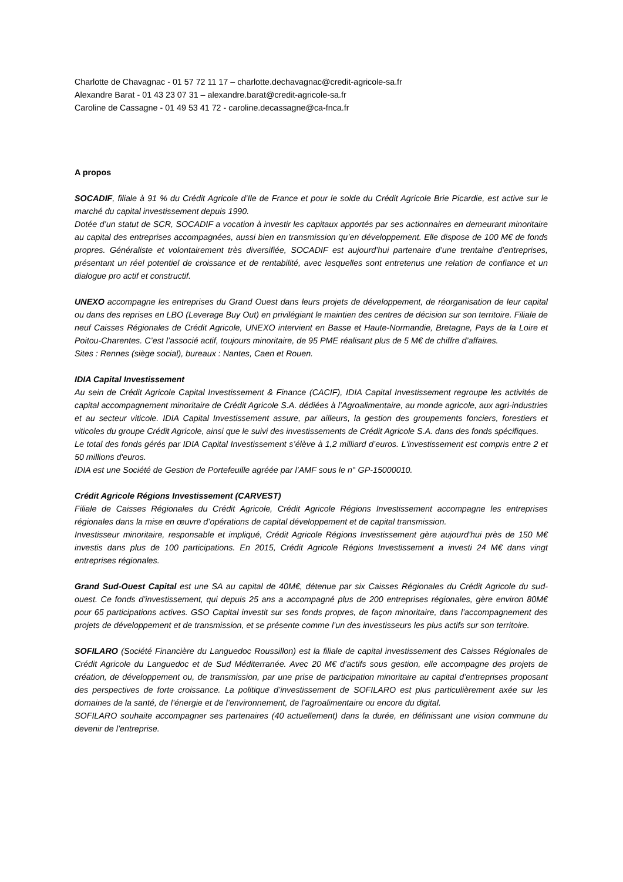Charlotte de Chavagnac - 01 57 72 11 17 – charlotte.dechavagnac@credit-agricole-sa.fr
Alexandre Barat - 01 43 23 07 31 – alexandre.barat@credit-agricole-sa.fr
Caroline de Cassagne - 01 49 53 41 72 - caroline.decassagne@ca-fnca.fr
A propos
SOCADIF, filiale à 91 % du Crédit Agricole d’Ile de France et pour le solde du Crédit Agricole Brie Picardie, est active sur le marché du capital investissement depuis 1990.
Dotée d’un statut de SCR, SOCADIF a vocation à investir les capitaux apportés par ses actionnaires en demeurant minoritaire au capital des entreprises accompagnées, aussi bien en transmission qu’en développement. Elle dispose de 100 M€ de fonds propres. Généraliste et volontairement très diversifiée, SOCADIF est aujourd’hui partenaire d’une trentaine d’entreprises, présentant un réel potentiel de croissance et de rentabilité, avec lesquelles sont entretenus une relation de confiance et un dialogue pro actif et constructif.
UNEXO accompagne les entreprises du Grand Ouest dans leurs projets de développement, de réorganisation de leur capital ou dans des reprises en LBO (Leverage Buy Out) en privilégiant le maintien des centres de décision sur son territoire. Filiale de neuf Caisses Régionales de Crédit Agricole, UNEXO intervient en Basse et Haute-Normandie, Bretagne, Pays de la Loire et Poitou-Charentes. C’est l’associé actif, toujours minoritaire, de 95 PME réalisant plus de 5 M€ de chiffre d’affaires.
Sites : Rennes (siège social), bureaux : Nantes, Caen et Rouen.
IDIA Capital Investissement
Au sein de Crédit Agricole Capital Investissement & Finance (CACIF), IDIA Capital Investissement regroupe les activités de capital accompagnement minoritaire de Crédit Agricole S.A. dédiées à l’Agroalimentaire, au monde agricole, aux agri-industries et au secteur viticole. IDIA Capital Investissement assure, par ailleurs, la gestion des groupements fonciers, forestiers et viticoles du groupe Crédit Agricole, ainsi que le suivi des investissements de Crédit Agricole S.A. dans des fonds spécifiques.
Le total des fonds gérés par IDIA Capital Investissement s’élève à 1,2 milliard d’euros. L'investissement est compris entre 2 et 50 millions d'euros.
IDIA est une Société de Gestion de Portefeuille agréée par l’AMF sous le n° GP-15000010.
Crédit Agricole Régions Investissement (CARVEST)
Filiale de Caisses Régionales du Crédit Agricole, Crédit Agricole Régions Investissement accompagne les entreprises régionales dans la mise en œuvre d’opérations de capital développement et de capital transmission.
Investisseur minoritaire, responsable et impliqué, Crédit Agricole Régions Investissement gère aujourd’hui près de 150 M€ investis dans plus de 100 participations. En 2015, Crédit Agricole Régions Investissement a investi 24 M€ dans vingt entreprises régionales.
Grand Sud-Ouest Capital est une SA au capital de 40M€, détenue par six Caisses Régionales du Crédit Agricole du sud-ouest. Ce fonds d’investissement, qui depuis 25 ans a accompagné plus de 200 entreprises régionales, gère environ 80M€ pour 65 participations actives. GSO Capital investit sur ses fonds propres, de façon minoritaire, dans l’accompagnement des projets de développement et de transmission, et se présente comme l’un des investisseurs les plus actifs sur son territoire.
SOFILARO (Société Financière du Languedoc Roussillon) est la filiale de capital investissement des Caisses Régionales de Crédit Agricole du Languedoc et de Sud Méditerranée. Avec 20 M€ d’actifs sous gestion, elle accompagne des projets de création, de développement ou, de transmission, par une prise de participation minoritaire au capital d’entreprises proposant des perspectives de forte croissance. La politique d’investissement de SOFILARO est plus particulièrement axée sur les domaines de la santé, de l’énergie et de l’environnement, de l’agroalimentaire ou encore du digital.
SOFILARO souhaite accompagner ses partenaires (40 actuellement) dans la durée, en définissant une vision commune du devenir de l’entreprise.